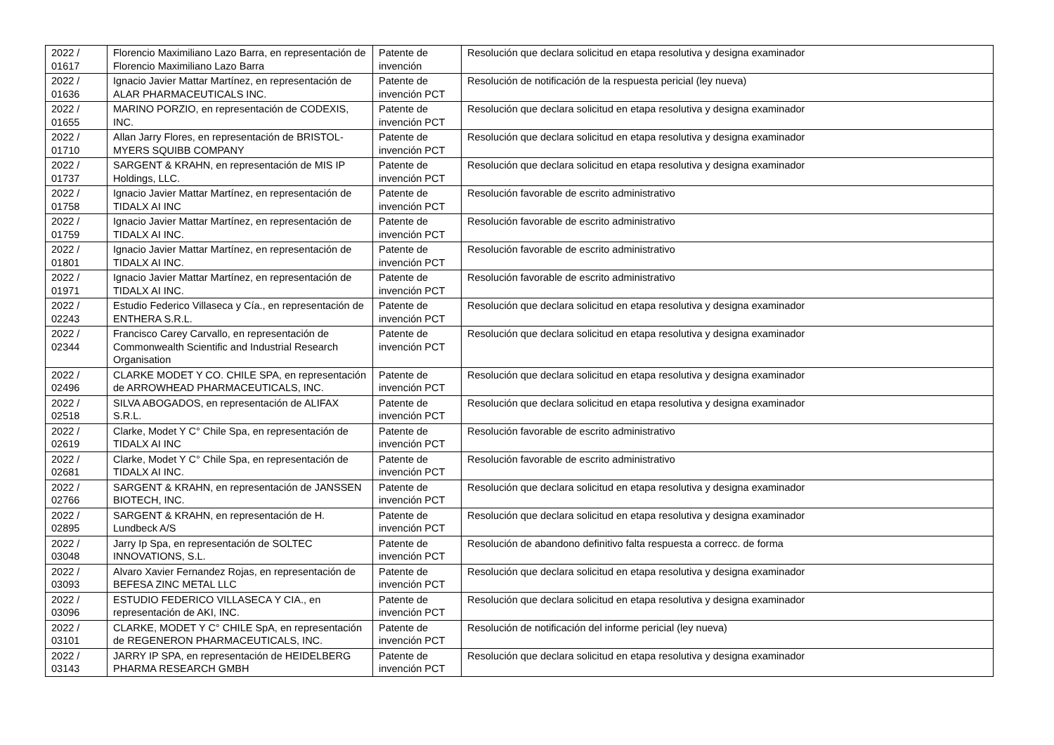| 2022 / 01617 | Florencio Maximiliano Lazo Barra, en representación de Florencio Maximiliano Lazo Barra | Patente de invención | Resolución que declara solicitud en etapa resolutiva y designa examinador |
| 2022 / 01636 | Ignacio Javier Mattar Martínez, en representación de ALAR PHARMACEUTICALS INC. | Patente de invención PCT | Resolución de notificación de la respuesta pericial (ley nueva) |
| 2022 / 01655 | MARINO PORZIO, en representación de CODEXIS, INC. | Patente de invención PCT | Resolución que declara solicitud en etapa resolutiva y designa examinador |
| 2022 / 01710 | Allan Jarry Flores, en representación de BRISTOL-MYERS SQUIBB COMPANY | Patente de invención PCT | Resolución que declara solicitud en etapa resolutiva y designa examinador |
| 2022 / 01737 | SARGENT & KRAHN, en representación de MIS IP Holdings, LLC. | Patente de invención PCT | Resolución que declara solicitud en etapa resolutiva y designa examinador |
| 2022 / 01758 | Ignacio Javier Mattar Martínez, en representación de TIDALX AI INC | Patente de invención PCT | Resolución favorable de escrito administrativo |
| 2022 / 01759 | Ignacio Javier Mattar Martínez, en representación de TIDALX AI INC. | Patente de invención PCT | Resolución favorable de escrito administrativo |
| 2022 / 01801 | Ignacio Javier Mattar Martínez, en representación de TIDALX AI INC. | Patente de invención PCT | Resolución favorable de escrito administrativo |
| 2022 / 01971 | Ignacio Javier Mattar Martínez, en representación de TIDALX AI INC. | Patente de invención PCT | Resolución favorable de escrito administrativo |
| 2022 / 02243 | Estudio Federico Villaseca y Cía., en representación de ENTHERA S.R.L. | Patente de invención PCT | Resolución que declara solicitud en etapa resolutiva y designa examinador |
| 2022 / 02344 | Francisco Carey Carvallo, en representación de Commonwealth Scientific and Industrial Research Organisation | Patente de invención PCT | Resolución que declara solicitud en etapa resolutiva y designa examinador |
| 2022 / 02496 | CLARKE MODET Y CO. CHILE SPA, en representación de ARROWHEAD PHARMACEUTICALS, INC. | Patente de invención PCT | Resolución que declara solicitud en etapa resolutiva y designa examinador |
| 2022 / 02518 | SILVA ABOGADOS, en representación de ALIFAX S.R.L. | Patente de invención PCT | Resolución que declara solicitud en etapa resolutiva y designa examinador |
| 2022 / 02619 | Clarke, Modet Y C° Chile Spa, en representación de TIDALX AI INC | Patente de invención PCT | Resolución favorable de escrito administrativo |
| 2022 / 02681 | Clarke, Modet Y C° Chile Spa, en representación de TIDALX AI INC. | Patente de invención PCT | Resolución favorable de escrito administrativo |
| 2022 / 02766 | SARGENT & KRAHN, en representación de JANSSEN BIOTECH, INC. | Patente de invención PCT | Resolución que declara solicitud en etapa resolutiva y designa examinador |
| 2022 / 02895 | SARGENT & KRAHN, en representación de H. Lundbeck A/S | Patente de invención PCT | Resolución que declara solicitud en etapa resolutiva y designa examinador |
| 2022 / 03048 | Jarry Ip Spa, en representación de SOLTEC INNOVATIONS, S.L. | Patente de invención PCT | Resolución de abandono definitivo falta respuesta a correcc. de forma |
| 2022 / 03093 | Alvaro Xavier Fernandez Rojas, en representación de BEFESA ZINC METAL LLC | Patente de invención PCT | Resolución que declara solicitud en etapa resolutiva y designa examinador |
| 2022 / 03096 | ESTUDIO FEDERICO VILLASECA Y CIA., en representación de AKI, INC. | Patente de invención PCT | Resolución que declara solicitud en etapa resolutiva y designa examinador |
| 2022 / 03101 | CLARKE, MODET Y C° CHILE SpA, en representación de REGENERON PHARMACEUTICALS, INC. | Patente de invención PCT | Resolución de notificación del informe pericial (ley nueva) |
| 2022 / 03143 | JARRY IP SPA, en representación de HEIDELBERG PHARMA RESEARCH GMBH | Patente de invención PCT | Resolución que declara solicitud en etapa resolutiva y designa examinador |